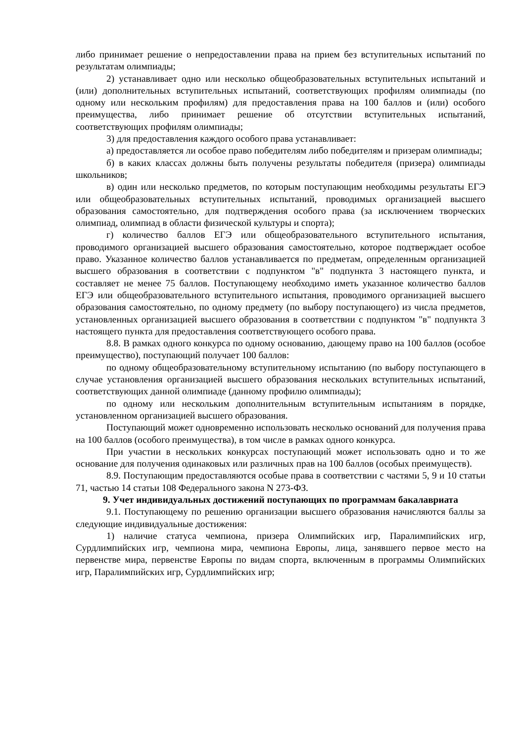либо принимает решение о непредоставлении права на прием без вступительных испытаний по результатам олимпиады;
2) устанавливает одно или несколько общеобразовательных вступительных испытаний и (или) дополнительных вступительных испытаний, соответствующих профилям олимпиады (по одному или нескольким профилям) для предоставления права на 100 баллов и (или) особого преимущества, либо принимает решение об отсутствии вступительных испытаний, соответствующих профилям олимпиады;
3) для предоставления каждого особого права устанавливает:
а) предоставляется ли особое право победителям либо победителям и призерам олимпиады;
б) в каких классах должны быть получены результаты победителя (призера) олимпиады школьников;
в) один или несколько предметов, по которым поступающим необходимы результаты ЕГЭ или общеобразовательных вступительных испытаний, проводимых организацией высшего образования самостоятельно, для подтверждения особого права (за исключением творческих олимпиад, олимпиад в области физической культуры и спорта);
г) количество баллов ЕГЭ или общеобразовательного вступительного испытания, проводимого организацией высшего образования самостоятельно, которое подтверждает особое право. Указанное количество баллов устанавливается по предметам, определенным организацией высшего образования в соответствии с подпунктом "в" подпункта 3 настоящего пункта, и составляет не менее 75 баллов. Поступающему необходимо иметь указанное количество баллов ЕГЭ или общеобразовательного вступительного испытания, проводимого организацией высшего образования самостоятельно, по одному предмету (по выбору поступающего) из числа предметов, установленных организацией высшего образования в соответствии с подпунктом "в" подпункта 3 настоящего пункта для предоставления соответствующего особого права.
8.8. В рамках одного конкурса по одному основанию, дающему право на 100 баллов (особое преимущество), поступающий получает 100 баллов:
по одному общеобразовательному вступительному испытанию (по выбору поступающего в случае установления организацией высшего образования нескольких вступительных испытаний, соответствующих данной олимпиаде (данному профилю олимпиады);
по одному или нескольким дополнительным вступительным испытаниям в порядке, установленном организацией высшего образования.
Поступающий может одновременно использовать несколько оснований для получения права на 100 баллов (особого преимущества), в том числе в рамках одного конкурса.
При участии в нескольких конкурсах поступающий может использовать одно и то же основание для получения одинаковых или различных прав на 100 баллов (особых преимуществ).
8.9. Поступающим предоставляются особые права в соответствии с частями 5, 9 и 10 статьи 71, частью 14 статьи 108 Федерального закона N 273-ФЗ.
9. Учет индивидуальных достижений поступающих по программам бакалавриата
9.1. Поступающему по решению организации высшего образования начисляются баллы за следующие индивидуальные достижения:
1) наличие статуса чемпиона, призера Олимпийских игр, Паралимпийских игр, Сурдлимпийских игр, чемпиона мира, чемпиона Европы, лица, занявшего первое место на первенстве мира, первенстве Европы по видам спорта, включенным в программы Олимпийских игр, Паралимпийских игр, Сурдлимпийских игр;